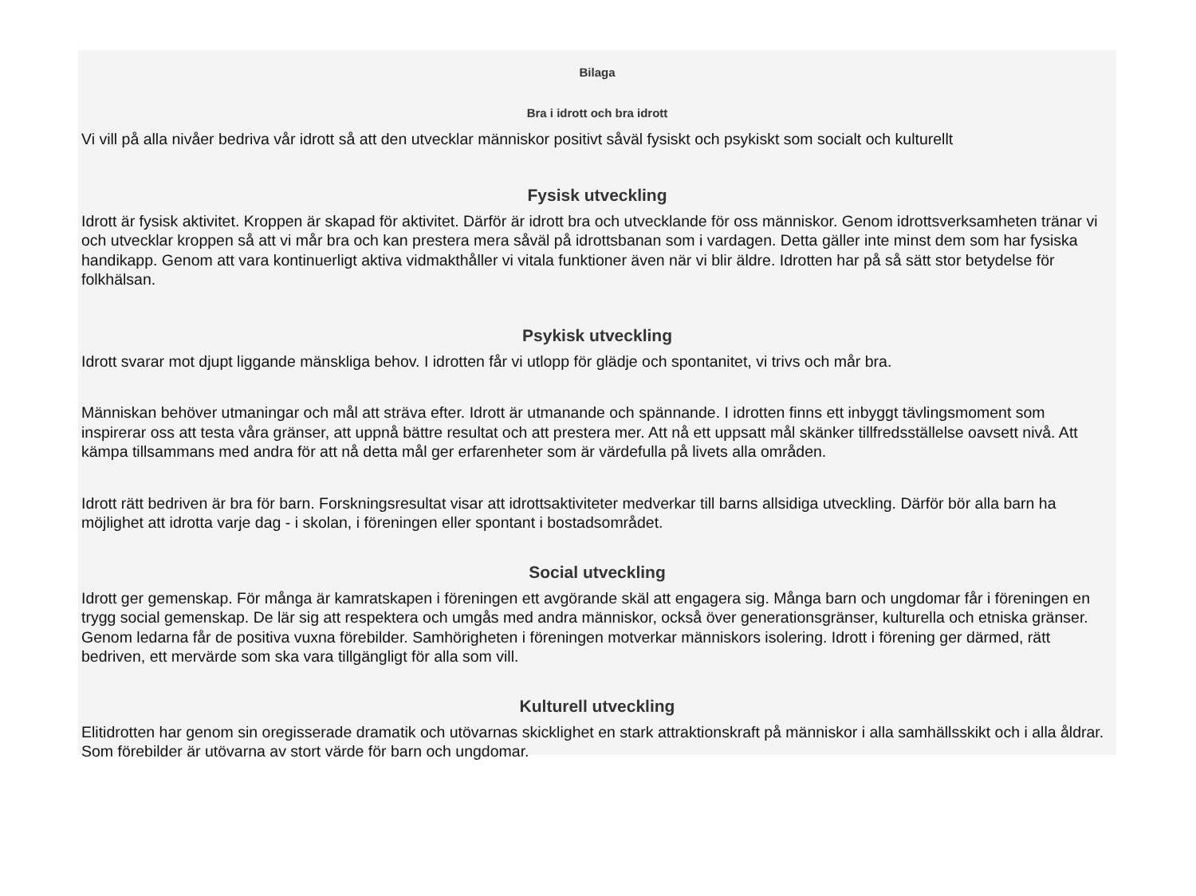Bilaga
Bra i idrott och bra idrott
Vi vill på alla nivåer bedriva vår idrott så att den utvecklar människor positivt såväl fysiskt och psykiskt som socialt och kulturellt
Fysisk utveckling
Idrott är fysisk aktivitet. Kroppen är skapad för aktivitet. Därför är idrott bra och utvecklande för oss människor. Genom idrottsverksamheten tränar vi och utvecklar kroppen så att vi mår bra och kan prestera mera såväl på idrottsbanan som i vardagen. Detta gäller inte minst dem som har fysiska handikapp. Genom att vara kontinuerligt aktiva vidmakthåller vi vitala funktioner även när vi blir äldre. Idrotten har på så sätt stor betydelse för folkhälsan.
Psykisk utveckling
Idrott svarar mot djupt liggande mänskliga behov. I idrotten får vi utlopp för glädje och spontanitet, vi trivs och mår bra.
Människan behöver utmaningar och mål att sträva efter. Idrott är utmanande och spännande. I idrotten finns ett inbyggt tävlingsmoment som inspirerar oss att testa våra gränser, att uppnå bättre resultat och att prestera mer. Att nå ett uppsatt mål skänker tillfredsställelse oavsett nivå. Att kämpa tillsammans med andra för att nå detta mål ger erfarenheter som är värdefulla på livets alla områden.
Idrott rätt bedriven är bra för barn. Forskningsresultat visar att idrottsaktiviteter medverkar till barns allsidiga utveckling. Därför bör alla barn ha möjlighet att idrotta varje dag - i skolan, i föreningen eller spontant i bostadsområdet.
Social utveckling
Idrott ger gemenskap. För många är kamratskapen i föreningen ett avgörande skäl att engagera sig. Många barn och ungdomar får i föreningen en trygg social gemenskap. De lär sig att respektera och umgås med andra människor, också över generationsgränser, kulturella och etniska gränser. Genom ledarna får de positiva vuxna förebilder. Samhörigheten i föreningen motverkar människors isolering. Idrott i förening ger därmed, rätt bedriven, ett mervärde som ska vara tillgängligt för alla som vill.
Kulturell utveckling
Elitidrotten har genom sin oregisserade dramatik och utövarnas skicklighet en stark attraktionskraft på människor i alla samhällsskikt och i alla åldrar. Som förebilder är utövarna av stort värde för barn och ungdomar.